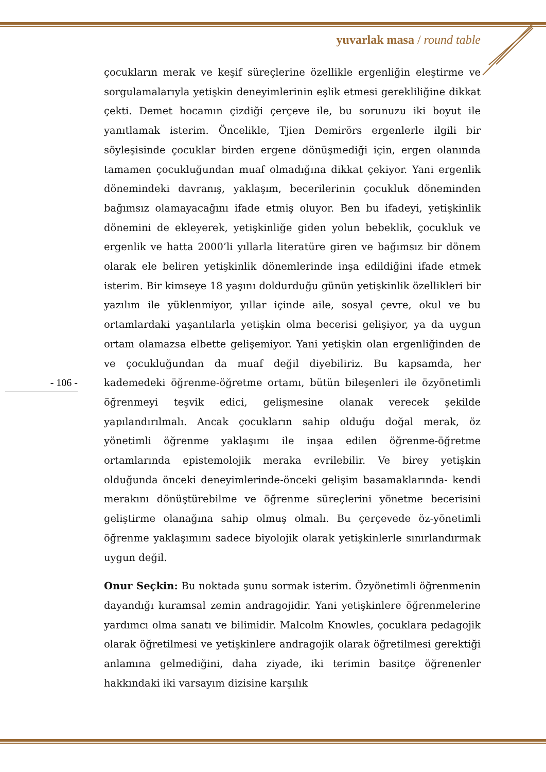yuvarlak masa / round table
- 106 -
çocukların merak ve keşif süreçlerine özellikle ergenliğin eleştirme ve sorgulamalarıyla yetişkin deneyimlerinin eşlik etmesi gerekliliğine dikkat çekti. Demet hocamın çizdiği çerçeve ile, bu sorunuzu iki boyut ile yanıtlamak isterim. Öncelikle, Tjien Demirörs ergenlerle ilgili bir söyleşisinde çocuklar birden ergene dönüşmediği için, ergen olanında tamamen çocukluğundan muaf olmadığına dikkat çekiyor. Yani ergenlik dönemindeki davranış, yaklaşım, becerilerinin çocukluk döneminden bağımsız olamayacağını ifade etmiş oluyor. Ben bu ifadeyi, yetişkinlik dönemini de ekleyerek, yetişkinliğe giden yolun bebeklik, çocukluk ve ergenlik ve hatta 2000’li yıllarla literatüre giren ve bağımsız bir dönem olarak ele beliren yetişkinlik dönemlerinde inşa edildiğini ifade etmek isterim. Bir kimseye 18 yaşını doldurduğu günün yetişkinlik özellikleri bir yazılım ile yüklenmiyor, yıllar içinde aile, sosyal çevre, okul ve bu ortamlardaki yaşantılarla yetişkin olma becerisi gelişiyor, ya da uygun ortam olamazsa elbette gelişemiyor. Yani yetişkin olan ergenliğinden de ve çocukluğundan da muaf değil diyebiliriz. Bu kapsamda, her kademedeki öğrenme-öğretme ortamı, bütün bileşenleri ile özyönetimli öğrenmeyi teşvik edici, gelişmesine olanak verecek şekilde yapılandırılmalı. Ancak çocukların sahip olduğu doğal merak, öz yönetimli öğrenme yaklaşımı ile inşaa edilen öğrenme-öğretme ortamlarında epistemolojik meraka evrilebilir. Ve birey yetişkin olduğunda önceki deneyimlerinde-önceki gelişim basamaklarında- kendi merakını dönüştürebilme ve öğrenme süreçlerini yönetme becerisini geliştirme olanağına sahip olmuş olmalı. Bu çerçevede öz-yönetimli öğrenme yaklaşımını sadece biyolojik olarak yetişkinlerle sınırlandırmak uygun değil.
Onur Seçkin: Bu noktada şunu sormak isterim. Özyönetimli öğrenmenin dayandığı kuramsal zemin andragojidir. Yani yetişkinlere öğrenmelerine yardımcı olma sanatı ve bilimidir. Malcolm Knowles, çocuklara pedagojik olarak öğretilmesi ve yetişkinlere andragojik olarak öğretilmesi gerektiği anlamına gelmediğini, daha ziyade, iki terimin basitçe öğrenenler hakkındaki iki varsayım dizisine karşılık